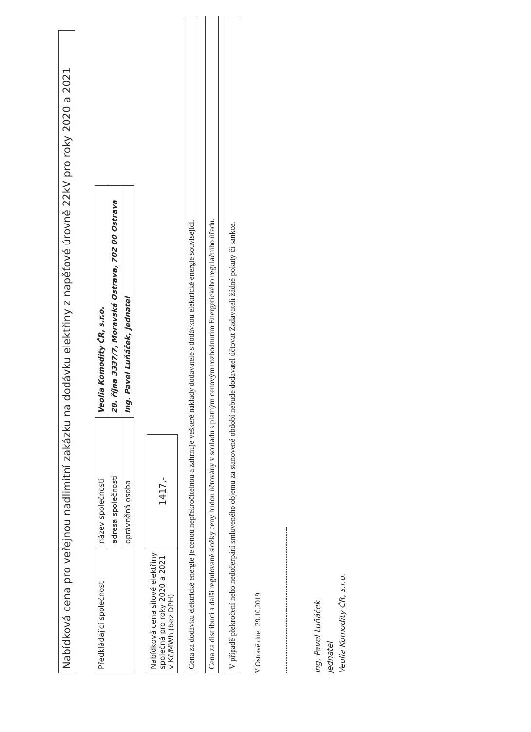Nabídková cena pro veřejnou nadlimitní zakázku na dodávku elektřiny z napěťové úrovně 22kV pro roky 2020 a 2021
| Předkládající společnost | název společnosti | Veolia Komodity ČR, s.r.o. |
| | adresa společnosti | 28. října 3337/7, Moravská Ostrava, 702 00 Ostrava |
| | oprávněná osoba | Ing. Pavel Luňáček, jednatel |
| Nabídková cena silové elektřiny společná pro roky 2020 a 2021 v Kč/MWh (bez DPH) | 1417,- |
Cena za dodávku elektrické energie je cenou nepřekročitelnou a zahrnuje veškeré náklady dodavatele s dodávkou elektrické energie související.
Cena za distribuci a další regulované složky ceny budou účtovány v souladu s platným cenovým rozhodnutím Energetického regulačního úřadu.
V případě překročení nebo nedočerpání smluveného objemu za stanovené období nebude dodavatel účtovat Zadavateli žádné pokuty či sankce.
V Ostravě dne 29.10.2019
Ing. Pavel Luňáček
Jednatel
Veolia Komodity ČR, s.r.o.